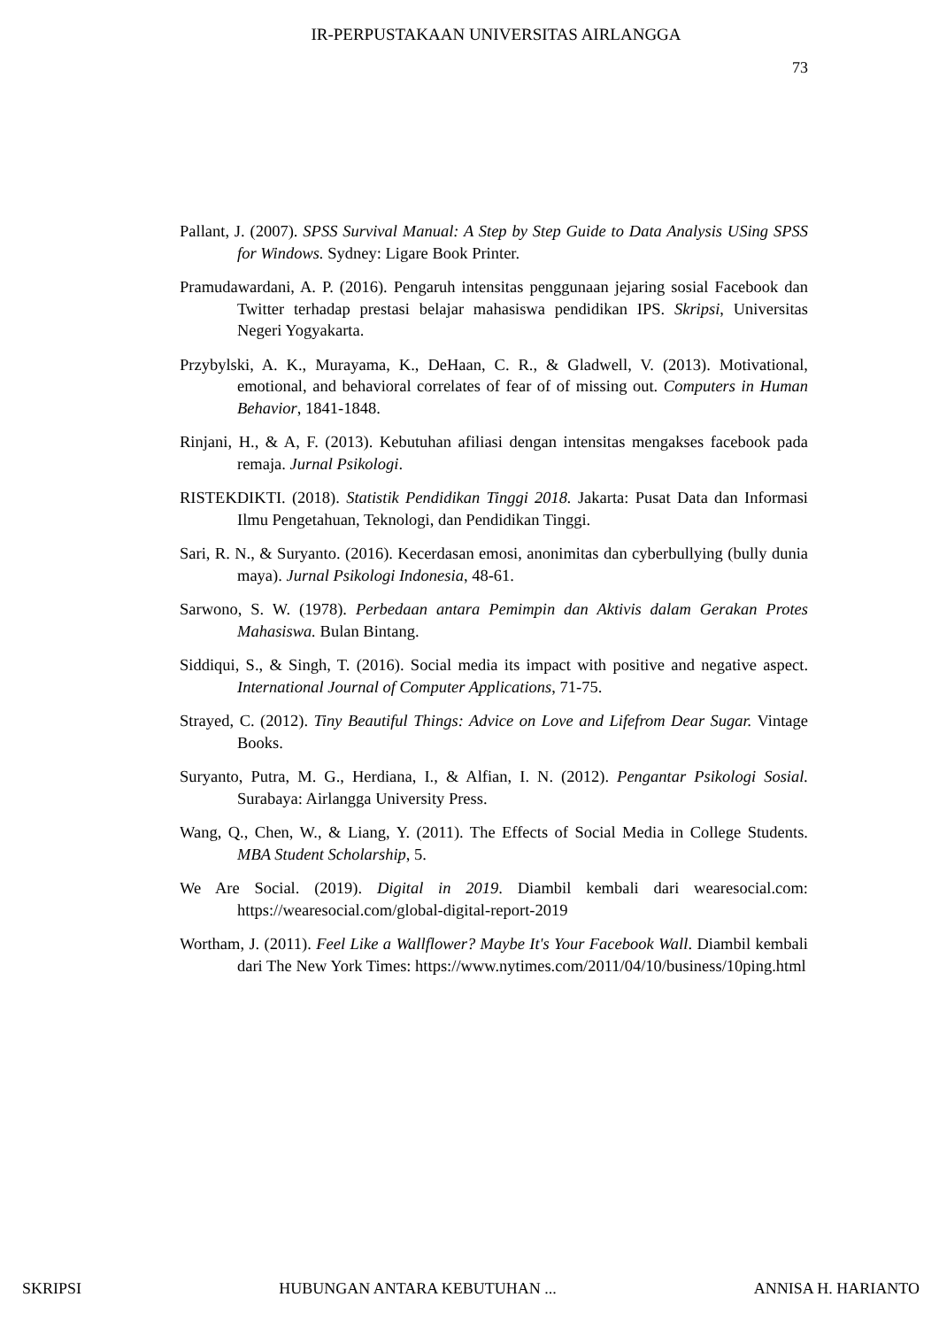IR-PERPUSTAKAAN UNIVERSITAS AIRLANGGA
73
Pallant, J. (2007). SPSS Survival Manual: A Step by Step Guide to Data Analysis USing SPSS for Windows. Sydney: Ligare Book Printer.
Pramudawardani, A. P. (2016). Pengaruh intensitas penggunaan jejaring sosial Facebook dan Twitter terhadap prestasi belajar mahasiswa pendidikan IPS. Skripsi, Universitas Negeri Yogyakarta.
Przybylski, A. K., Murayama, K., DeHaan, C. R., & Gladwell, V. (2013). Motivational, emotional, and behavioral correlates of fear of of missing out. Computers in Human Behavior, 1841-1848.
Rinjani, H., & A, F. (2013). Kebutuhan afiliasi dengan intensitas mengakses facebook pada remaja. Jurnal Psikologi.
RISTEKDIKTI. (2018). Statistik Pendidikan Tinggi 2018. Jakarta: Pusat Data dan Informasi Ilmu Pengetahuan, Teknologi, dan Pendidikan Tinggi.
Sari, R. N., & Suryanto. (2016). Kecerdasan emosi, anonimitas dan cyberbullying (bully dunia maya). Jurnal Psikologi Indonesia, 48-61.
Sarwono, S. W. (1978). Perbedaan antara Pemimpin dan Aktivis dalam Gerakan Protes Mahasiswa. Bulan Bintang.
Siddiqui, S., & Singh, T. (2016). Social media its impact with positive and negative aspect. International Journal of Computer Applications, 71-75.
Strayed, C. (2012). Tiny Beautiful Things: Advice on Love and Lifefrom Dear Sugar. Vintage Books.
Suryanto, Putra, M. G., Herdiana, I., & Alfian, I. N. (2012). Pengantar Psikologi Sosial. Surabaya: Airlangga University Press.
Wang, Q., Chen, W., & Liang, Y. (2011). The Effects of Social Media in College Students. MBA Student Scholarship, 5.
We Are Social. (2019). Digital in 2019. Diambil kembali dari wearesocial.com: https://wearesocial.com/global-digital-report-2019
Wortham, J. (2011). Feel Like a Wallflower? Maybe It's Your Facebook Wall. Diambil kembali dari The New York Times: https://www.nytimes.com/2011/04/10/business/10ping.html
SKRIPSI HUBUNGAN ANTARA KEBUTUHAN ... ANNISA H. HARIANTO